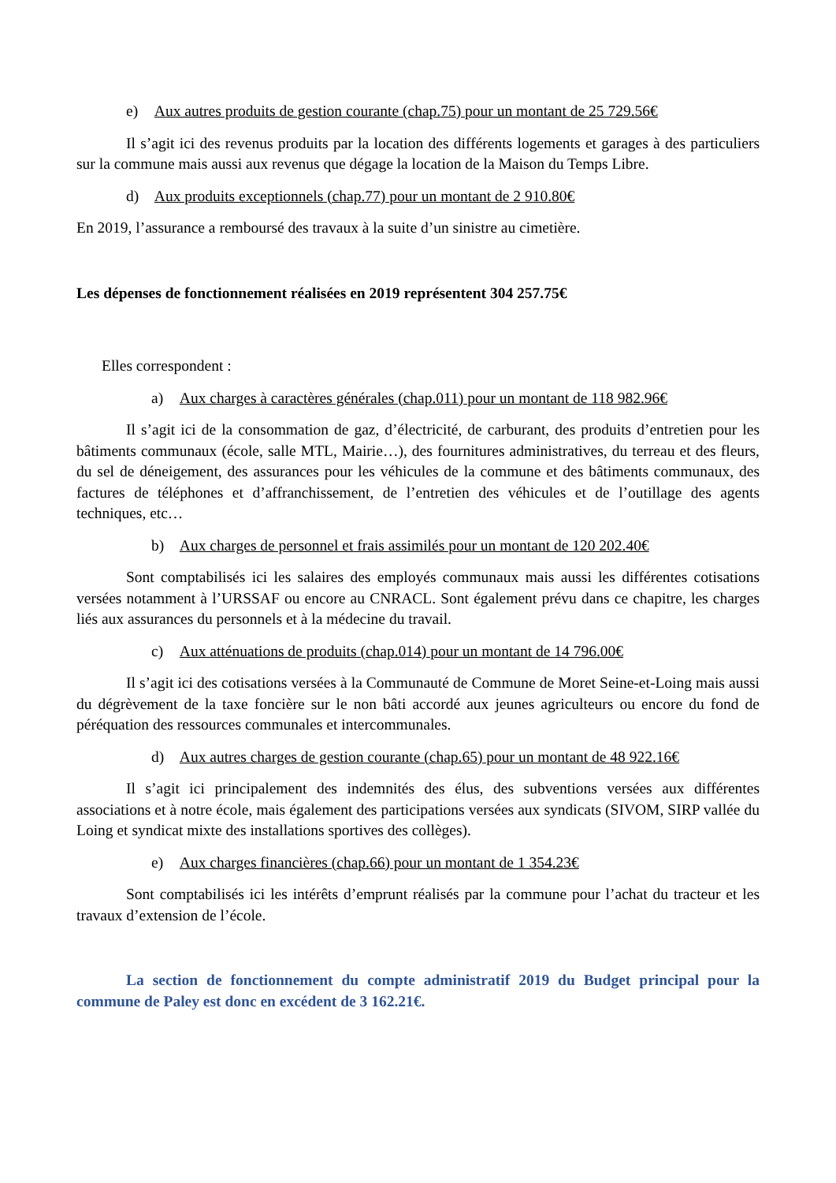e) Aux autres produits de gestion courante (chap.75) pour un montant de 25 729.56€
Il s’agit ici des revenus produits par la location des différents logements et garages à des particuliers sur la commune mais aussi aux revenus que dégage la location de la Maison du Temps Libre.
d) Aux produits exceptionnels (chap.77) pour un montant de 2 910.80€
En 2019, l’assurance a remboursé des travaux à la suite d’un sinistre au cimetière.
Les dépenses de fonctionnement réalisées en 2019 représentent 304 257.75€
Elles correspondent :
a) Aux charges à caractères générales (chap.011) pour un montant de 118 982.96€
Il s’agit ici de la consommation de gaz, d’électricité, de carburant, des produits d’entretien pour les bâtiments communaux (école, salle MTL, Mairie…), des fournitures administratives, du terreau et des fleurs, du sel de déneigement, des assurances pour les véhicules de la commune et des bâtiments communaux, des factures de téléphones et d’affranchissement, de l’entretien des véhicules et de l’outillage des agents techniques, etc…
b) Aux charges de personnel et frais assimilés pour un montant de 120 202.40€
Sont comptabilisés ici les salaires des employés communaux mais aussi les différentes cotisations versées notamment à l’URSSAF ou encore au CNRACL. Sont également prévu dans ce chapitre, les charges liés aux assurances du personnels et à la médecine du travail.
c) Aux atténuations de produits (chap.014) pour un montant de 14 796.00€
Il s’agit ici des cotisations versées à la Communauté de Commune de Moret Seine-et-Loing mais aussi du dégrèvement de la taxe foncière sur le non bâti accordé aux jeunes agriculteurs ou encore du fond de péréquation des ressources communales et intercommunales.
d) Aux autres charges de gestion courante (chap.65) pour un montant de 48 922.16€
Il s’agit ici principalement des indemnités des élus, des subventions versées aux différentes associations et à notre école, mais également des participations versées aux syndicats (SIVOM, SIRP vallée du Loing et syndicat mixte des installations sportives des collèges).
e) Aux charges financières (chap.66) pour un montant de 1 354.23€
Sont comptabilisés ici les intérêts d’emprunt réalisés par la commune pour l’achat du tracteur et les travaux d’extension de l’école.
La section de fonctionnement du compte administratif 2019 du Budget principal pour la commune de Paley est donc en excédent de 3 162.21€.